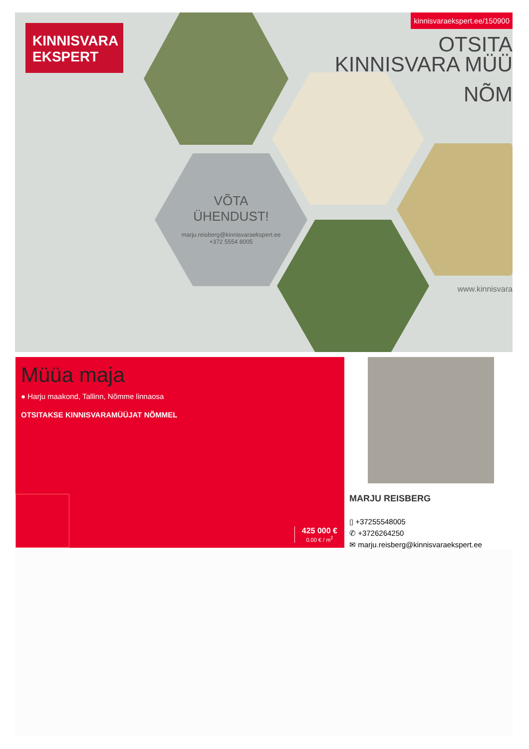KINNISVARA
EKSPERT
VÕTA
ÜHENDUST!
marju.reisberg@kinnisvaraekspert.ee
+372 5554 8005
OTSITA
KINNISVARA MÜÜ
NÕM
www.kinnisvara
kinnisvaraekspert.ee/150900
Müüa maja
● Harju maakond, Tallinn, Nõmme linnaosa
OTSITAKSE KINNISVARAMÜÜJAT NÕMMEL
425 000 €
0.00 € / m<sup>2</sup>
MARJU REISBERG
▯ +37255548005
✆ +3726264250
✉ marju.reisberg@kinnisvaraekspert.ee